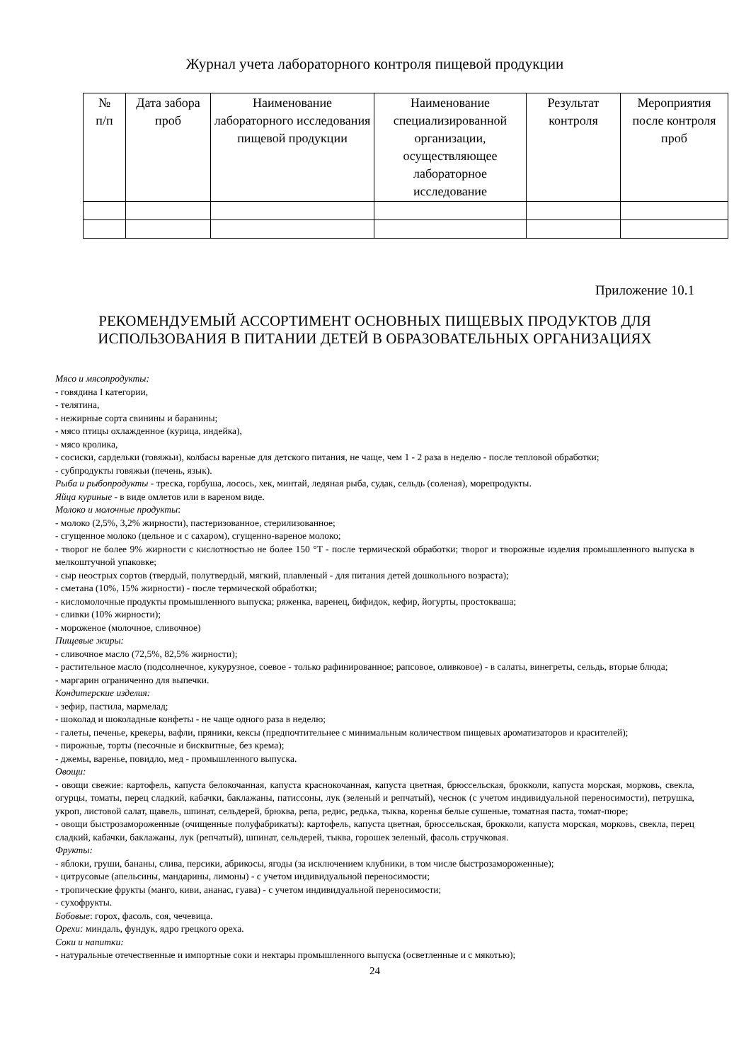Журнал учета лабораторного контроля пищевой продукции
| № п/п | Дата забора проб | Наименование лабораторного исследования пищевой продукции | Наименование специализированной организации, осуществляющее лабораторное исследование | Результат контроля | Мероприятия после контроля проб |
| --- | --- | --- | --- | --- | --- |
Приложение 10.1
РЕКОМЕНДУЕМЫЙ АССОРТИМЕНТ ОСНОВНЫХ ПИЩЕВЫХ ПРОДУКТОВ ДЛЯ ИСПОЛЬЗОВАНИЯ В ПИТАНИИ ДЕТЕЙ В ОБРАЗОВАТЕЛЬНЫХ ОРГАНИЗАЦИЯХ
Мясо и мясопродукты:
- говядина I категории,
- телятина,
- нежирные сорта свинины и баранины;
- мясо птицы охлажденное (курица, индейка),
- мясо кролика,
- сосиски, сардельки (говяжьи), колбасы вареные для детского питания, не чаще, чем 1 - 2 раза в неделю - после тепловой обработки;
- субпродукты говяжьи (печень, язык).
Рыба и рыбопродукты - треска, горбуша, лосось, хек, минтай, ледяная рыба, судак, сельдь (соленая), морепродукты.
Яйца куриные - в виде омлетов или в вареном виде.
Молоко и молочные продукты:
- молоко (2,5%, 3,2% жирности), пастеризованное, стерилизованное;
- сгущенное молоко (цельное и с сахаром), сгущенно-вареное молоко;
- творог не более 9% жирности с кислотностью не более 150 °T - после термической обработки; творог и творожные изделия промышленного выпуска в мелкоштучной упаковке;
- сыр неострых сортов (твердый, полутвердый, мягкий, плавленый - для питания детей дошкольного возраста);
- сметана (10%, 15% жирности) - после термической обработки;
- кисломолочные продукты промышленного выпуска; ряженка, варенец, бифидок, кефир, йогурты, простокваша;
- сливки (10% жирности);
- мороженое (молочное, сливочное)
Пищевые жиры:
- сливочное масло (72,5%, 82,5% жирности);
- растительное масло (подсолнечное, кукурузное, соевое - только рафинированное; рапсовое, оливковое) - в салаты, винегреты, сельдь, вторые блюда;
- маргарин ограниченно для выпечки.
Кондитерские изделия:
- зефир, пастила, мармелад;
- шоколад и шоколадные конфеты - не чаще одного раза в неделю;
- галеты, печенье, крекеры, вафли, пряники, кексы (предпочтительнее с минимальным количеством пищевых ароматизаторов и красителей);
- пирожные, торты (песочные и бисквитные, без крема);
- джемы, варенье, повидло, мед - промышленного выпуска.
Овощи:
- овощи свежие: картофель, капуста белокочанная, капуста краснокочанная, капуста цветная, брюссельская, брокколи, капуста морская, морковь, свекла, огурцы, томаты, перец сладкий, кабачки, баклажаны, патиссоны, лук (зеленый и репчатый), чеснок (с учетом индивидуальной переносимости), петрушка, укроп, листовой салат, щавель, шпинат, сельдерей, брюква, репа, редис, редька, тыква, коренья белые сушеные, томатная паста, томат-пюре;
- овощи быстрозамороженные (очищенные полуфабрикаты): картофель, капуста цветная, брюссельская, брокколи, капуста морская, морковь, свекла, перец сладкий, кабачки, баклажаны, лук (репчатый), шпинат, сельдерей, тыква, горошек зеленый, фасоль стручковая.
Фрукты:
- яблоки, груши, бананы, слива, персики, абрикосы, ягоды (за исключением клубники, в том числе быстрозамороженные);
- цитрусовые (апельсины, мандарины, лимоны) - с учетом индивидуальной переносимости;
- тропические фрукты (манго, киви, ананас, гуава) - с учетом индивидуальной переносимости;
- сухофрукты.
Бобовые: горох, фасоль, соя, чечевица.
Орехи: миндаль, фундук, ядро грецкого ореха.
Соки и напитки:
- натуральные отечественные и импортные соки и нектары промышленного выпуска (осветленные и с мякотью);
24